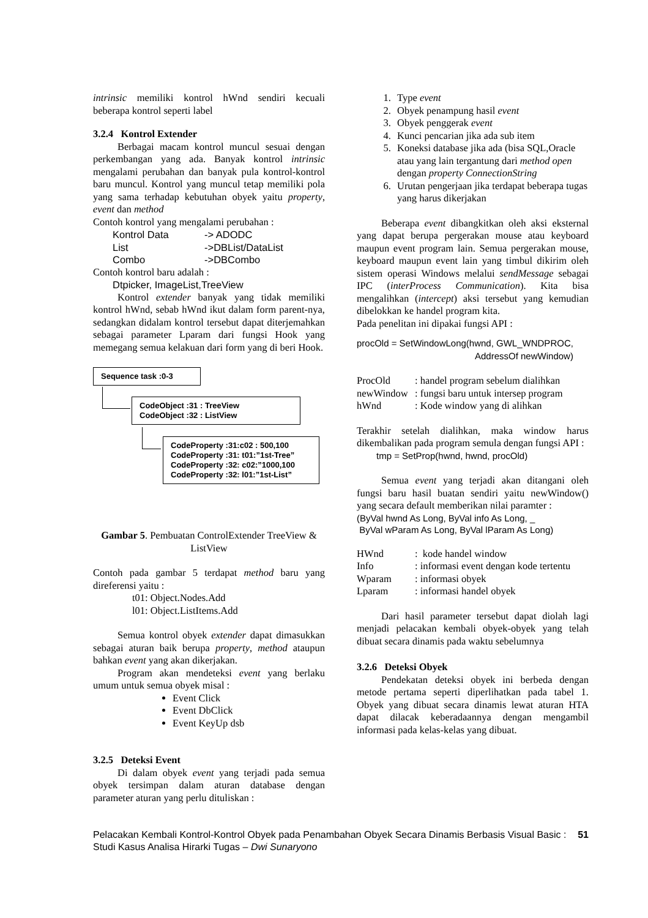intrinsic memiliki kontrol hWnd sendiri kecuali beberapa kontrol seperti label
3.2.4 Kontrol Extender
Berbagai macam kontrol muncul sesuai dengan perkembangan yang ada. Banyak kontrol intrinsic mengalami perubahan dan banyak pula kontrol-kontrol baru muncul. Kontrol yang muncul tetap memiliki pola yang sama terhadap kebutuhan obyek yaitu property, event dan method
Contoh kontrol yang mengalami perubahan :
Kontrol Data -> ADODC
List ->DBList/DataList
Combo ->DBCombo
Contoh kontrol baru adalah :
Dtpicker, ImageList,TreeView
Kontrol extender banyak yang tidak memiliki kontrol hWnd, sebab hWnd ikut dalam form parent-nya, sedangkan didalam kontrol tersebut dapat diterjemahkan sebagai parameter Lparam dari fungsi Hook yang memegang semua kelakuan dari form yang di beri Hook.
Sequence task :0-3
CodeObject :31 : TreeView
CodeObject :32 : ListView
CodeProperty :31:c02 : 500,100
CodeProperty :31: t01:”1st-Tree”
CodeProperty :32: c02:”1000,100
CodeProperty :32: l01:”1st-List”
Gambar 5. Pembuatan ControlExtender TreeView & ListView
Contoh pada gambar 5 terdapat method baru yang direferensi yaitu :
t01: Object.Nodes.Add
l01: Object.ListItems.Add
Semua kontrol obyek extender dapat dimasukkan sebagai aturan baik berupa property, method ataupun bahkan event yang akan dikerjakan.
Program akan mendeteksi event yang berlaku umum untuk semua obyek misal :
Event Click
Event DbClick
Event KeyUp dsb
3.2.5 Deteksi Event
Di dalam obyek event yang terjadi pada semua obyek tersimpan dalam aturan database dengan parameter aturan yang perlu dituliskan :
1. Type event
2. Obyek penampung hasil event
3. Obyek penggerak event
4. Kunci pencarian jika ada sub item
5. Koneksi database jika ada (bisa SQL,Oracle atau yang lain tergantung dari method open dengan property ConnectionString
6. Urutan pengerjaan jika terdapat beberapa tugas yang harus dikerjakan
Beberapa event dibangkitkan oleh aksi eksternal yang dapat berupa pergerakan mouse atau keyboard maupun event program lain. Semua pergerakan mouse, keyboard maupun event lain yang timbul dikirim oleh sistem operasi Windows melalui sendMessage sebagai IPC (interProcess Communication). Kita bisa mengalihkan (intercept) aksi tersebut yang kemudian dibelokkan ke handel program kita.
Pada penelitan ini dipakai fungsi API :
procOld = SetWindowLong(hwnd, GWL_WNDPROC,
AddressOf newWindow)
ProcOld: handel program sebelum dialihkan
newWindow: fungsi baru untuk intersep program
hWnd: Kode window yang di alihkan
Terakhir setelah dialihkan, maka window harus dikembalikan pada program semula dengan fungsi API :
tmp = SetProp(hwnd, hwnd, procOld)
Semua event yang terjadi akan ditangani oleh fungsi baru hasil buatan sendiri yaitu newWindow() yang secara default memberikan nilai paramter :
(ByVal hwnd As Long, ByVal info As Long, _
ByVal wParam As Long, ByVal lParam As Long)
HWnd: kode handel window
Info: informasi event dengan kode tertentu
Wparam: informasi obyek
Lparam: informasi handel obyek
Dari hasil parameter tersebut dapat diolah lagi menjadi pelacakan kembali obyek-obyek yang telah dibuat secara dinamis pada waktu sebelumnya
3.2.6 Deteksi Obyek
Pendekatan deteksi obyek ini berbeda dengan metode pertama seperti diperlihatkan pada tabel 1. Obyek yang dibuat secara dinamis lewat aturan HTA dapat dilacak keberadaannya dengan mengambil informasi pada kelas-kelas yang dibuat.
Pelacakan Kembali Kontrol-Kontrol Obyek pada Penambahan Obyek Secara Dinamis Berbasis Visual Basic : Studi Kasus Analisa Hirarki Tugas – Dwi Sunaryono 51